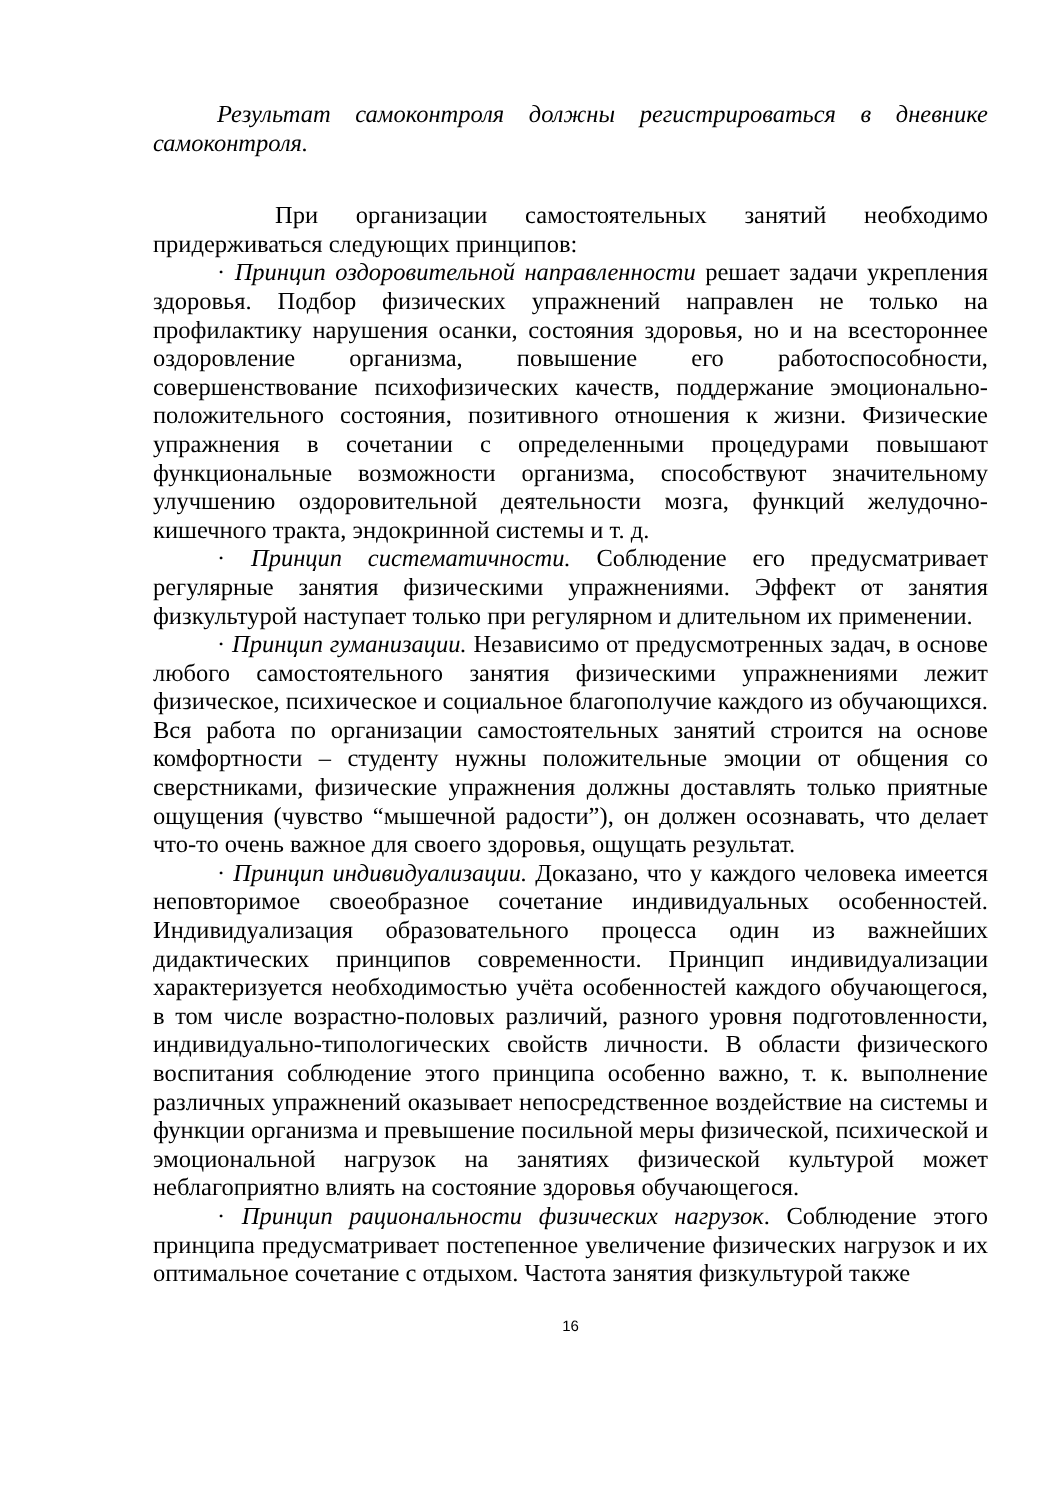Результат самоконтроля должны регистрироваться в дневнике самоконтроля.
При организации самостоятельных занятий необходимо придерживаться следующих принципов:
· Принцип оздоровительной направленности решает задачи укрепления здоровья. Подбор физических упражнений направлен не только на профилактику нарушения осанки, состояния здоровья, но и на всестороннее оздоровление организма, повышение его работоспособности, совершенствование психофизических качеств, поддержание эмоционально-положительного состояния, позитивного отношения к жизни. Физические упражнения в сочетании с определенными процедурами повышают функциональные возможности организма, способствуют значительному улучшению оздоровительной деятельности мозга, функций желудочно-кишечного тракта, эндокринной системы и т. д.
· Принцип систематичности. Соблюдение его предусматривает регулярные занятия физическими упражнениями. Эффект от занятия физкультурой наступает только при регулярном и длительном их применении.
· Принцип гуманизации. Независимо от предусмотренных задач, в основе любого самостоятельного занятия физическими упражнениями лежит физическое, психическое и социальное благополучие каждого из обучающихся. Вся работа по организации самостоятельных занятий строится на основе комфортности – студенту нужны положительные эмоции от общения со сверстниками, физические упражнения должны доставлять только приятные ощущения (чувство “мышечной радости”), он должен осознавать, что делает что-то очень важное для своего здоровья, ощущать результат.
· Принцип индивидуализации. Доказано, что у каждого человека имеется неповторимое своеобразное сочетание индивидуальных особенностей. Индивидуализация образовательного процесса один из важнейших дидактических принципов современности. Принцип индивидуализации характеризуется необходимостью учёта особенностей каждого обучающегося, в том числе возрастно-половых различий, разного уровня подготовленности, индивидуально-типологических свойств личности. В области физического воспитания соблюдение этого принципа особенно важно, т. к. выполнение различных упражнений оказывает непосредственное воздействие на системы и функции организма и превышение посильной меры физической, психической и эмоциональной нагрузок на занятиях физической культурой может неблагоприятно влиять на состояние здоровья обучающегося.
· Принцип рациональности физических нагрузок. Соблюдение этого принципа предусматривает постепенное увеличение физических нагрузок и их оптимальное сочетание с отдыхом. Частота занятия физкультурой также
16